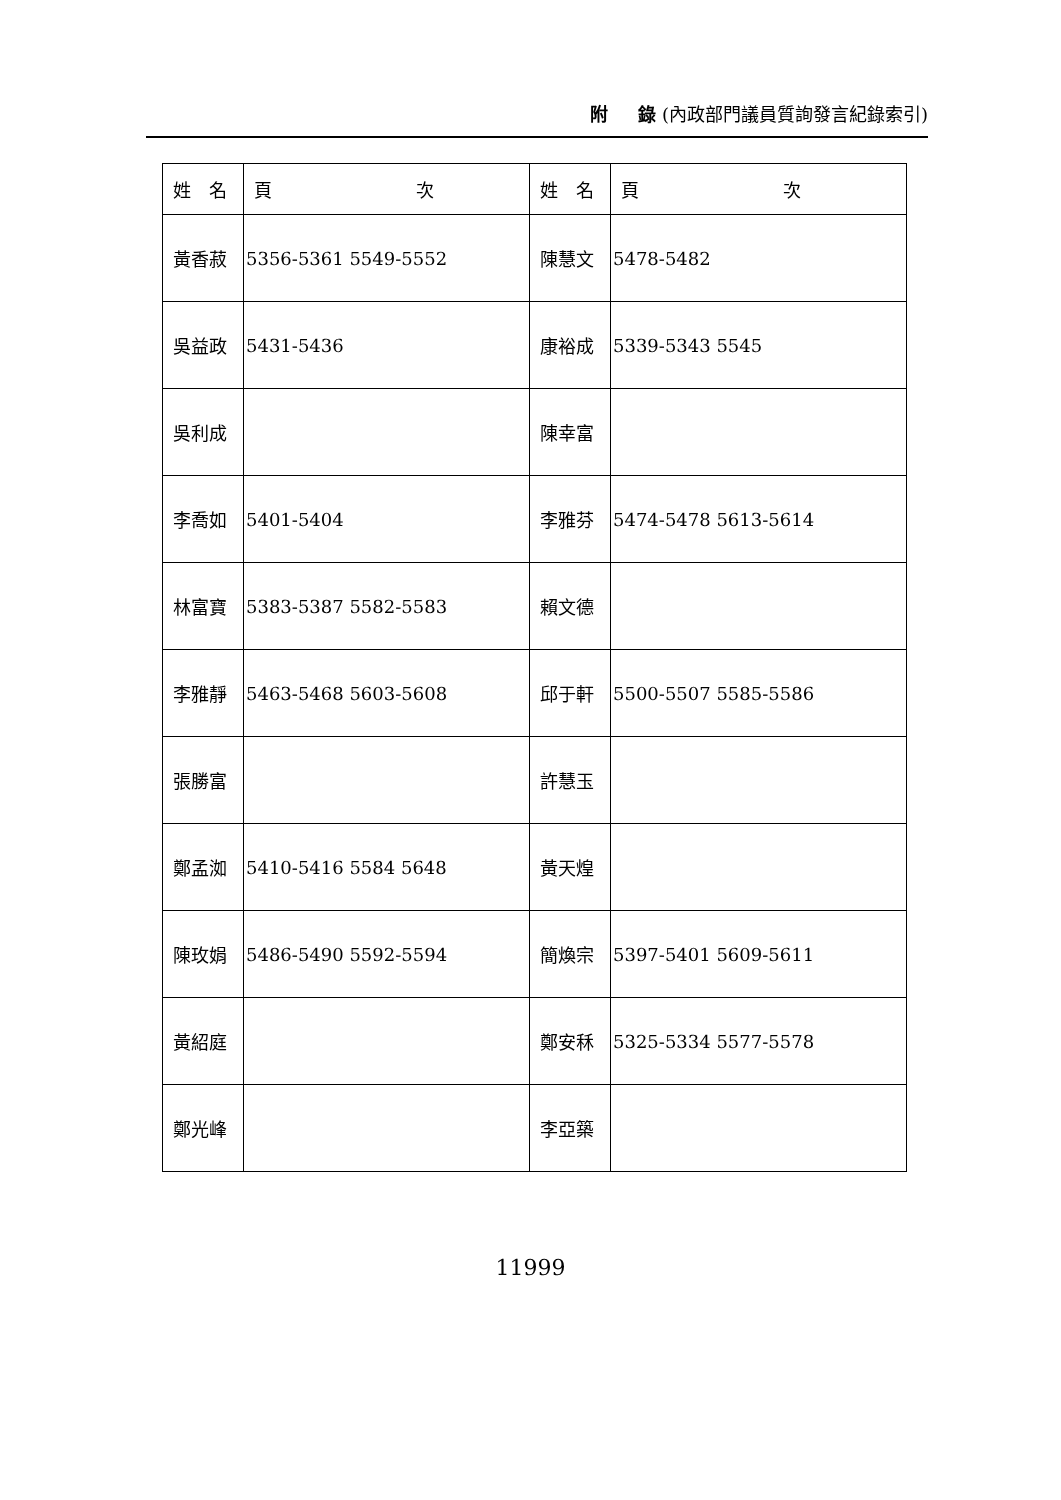附 　 錄 (內政部門議員質詢發言紀錄索引)
| 姓 名 | 頁 次 | 姓 名 | 頁 次 |
| --- | --- | --- | --- |
| 黃香菽 | 5356-5361 5549-5552 | 陳慧文 | 5478-5482 |
| 吳益政 | 5431-5436 | 康裕成 | 5339-5343 5545 |
| 吳利成 | | 陳幸富 | |
| 李喬如 | 5401-5404 | 李雅芬 | 5474-5478 5613-5614 |
| 林富寶 | 5383-5387 5582-5583 | 賴文德 | |
| 李雅靜 | 5463-5468 5603-5608 | 邱于軒 | 5500-5507 5585-5586 |
| 張勝富 | | 許慧玉 | |
| 鄭孟洳 | 5410-5416 5584 5648 | 黃天煌 | |
| 陳玫娟 | 5486-5490 5592-5594 | 簡煥宗 | 5397-5401 5609-5611 |
| 黃紹庭 | | 鄭安秝 | 5325-5334 5577-5578 |
| 鄭光峰 | | 李亞築 | |
11999